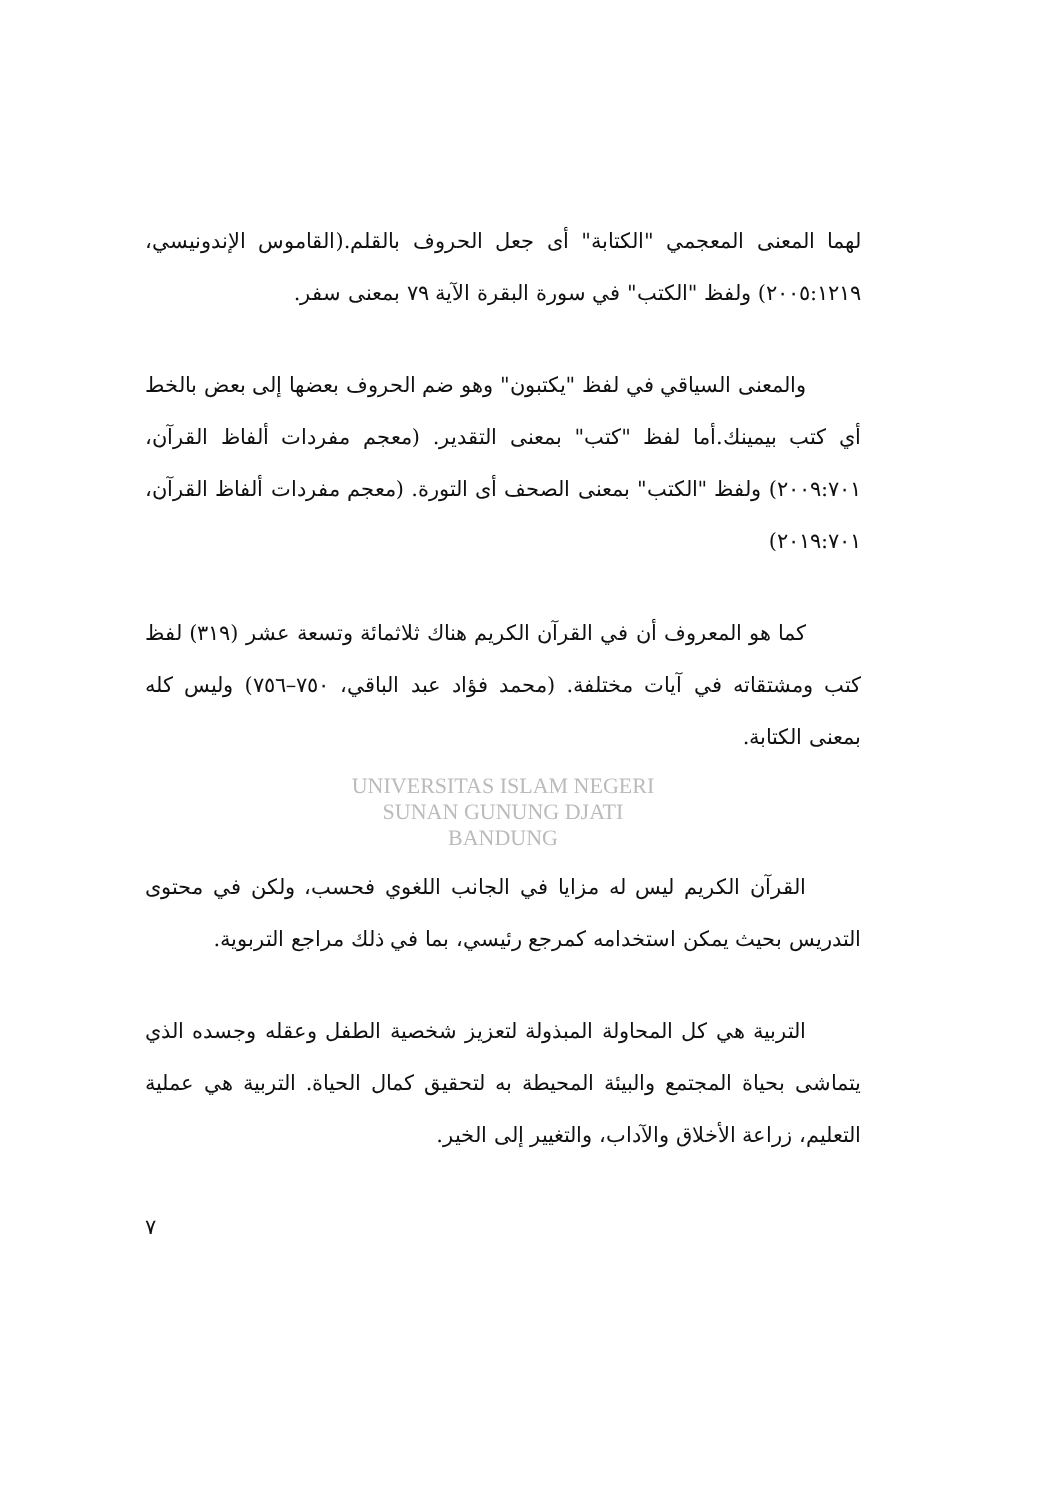لهما المعنى المعجمي "الكتابة" أى جعل الحروف بالقلم.(القاموس الإندونيسي، ٢٠٠٥:١٢١٩) ولفظ "الكتب" في سورة البقرة الآية ٧٩ بمعنى سفر.
والمعنى السياقي في لفظ "يكتبون" وهو ضم الحروف بعضها إلى بعض بالخط أي كتب بيمينك.أما لفظ "كتب" بمعنى التقدير. (معجم مفردات ألفاظ القرآن، ٢٠٠٩:٧٠١) ولفظ "الكتب" بمعنى الصحف أى التورة. (معجم مفردات ألفاظ القرآن، ٢٠١٩:٧٠١)
كما هو المعروف أن في القرآن الكريم هناك ثلاثمائة وتسعة عشر (٣١٩) لفظ كتب ومشتقاته في آيات مختلفة. (محمد فؤاد عبد الباقي، ٧٥٠–٧٥٦) وليس كله بمعنى الكتابة.
UNIVERSITAS ISLAM NEGERI
SUNAN GUNUNG DJATI
BANDUNG
القرآن الكريم ليس له مزايا في الجانب اللغوي فحسب، ولكن في محتوى التدريس بحيث يمكن استخدامه كمرجع رئيسي، بما في ذلك مراجع التربوية.
التربية هي كل المحاولة المبذولة لتعزيز شخصية الطفل وعقله وجسده الذي يتماشى بحياة المجتمع والبيئة المحيطة به لتحقيق كمال الحياة. التربية هي عملية التعليم، زراعة الأخلاق والآداب، والتغيير إلى الخير.
٧